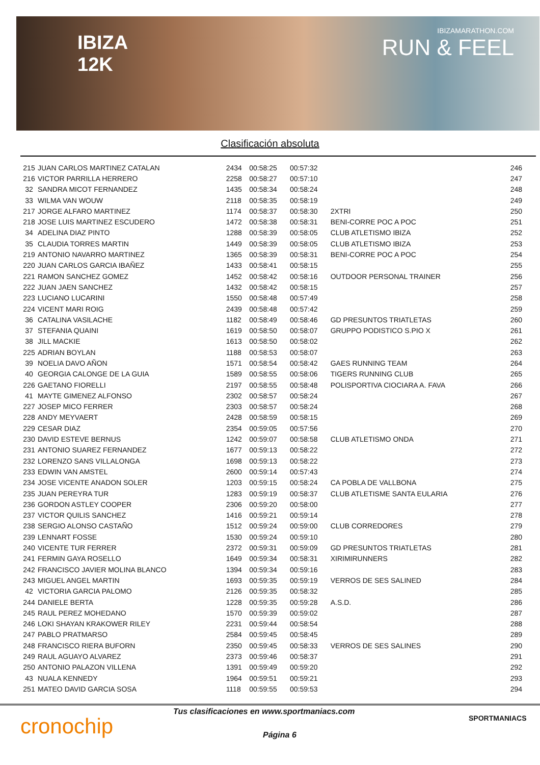IBIZA
12K
IBIZAMARATHON.COM
RUN & FEEL
Clasificación absoluta
| 215 | JUAN CARLOS MARTINEZ CATALAN | 2434 | 00:58:25 | 00:57:32 | | 246 |
| 216 | VICTOR PARRILLA HERRERO | 2258 | 00:58:27 | 00:57:10 | | 247 |
| 32 | SANDRA MICOT FERNANDEZ | 1435 | 00:58:34 | 00:58:24 | | 248 |
| 33 | WILMA VAN WOUW | 2118 | 00:58:35 | 00:58:19 | | 249 |
| 217 | JORGE ALFARO MARTINEZ | 1174 | 00:58:37 | 00:58:30 | 2XTRI | 250 |
| 218 | JOSE LUIS MARTINEZ ESCUDERO | 1472 | 00:58:38 | 00:58:31 | BENI-CORRE POC A POC | 251 |
| 34 | ADELINA DIAZ PINTO | 1288 | 00:58:39 | 00:58:05 | CLUB ATLETISMO IBIZA | 252 |
| 35 | CLAUDIA TORRES MARTIN | 1449 | 00:58:39 | 00:58:05 | CLUB ATLETISMO IBIZA | 253 |
| 219 | ANTONIO NAVARRO MARTINEZ | 1365 | 00:58:39 | 00:58:31 | BENI-CORRE POC A POC | 254 |
| 220 | JUAN CARLOS GARCIA IBAÑEZ | 1433 | 00:58:41 | 00:58:15 | | 255 |
| 221 | RAMON SANCHEZ GOMEZ | 1452 | 00:58:42 | 00:58:16 | OUTDOOR PERSONAL TRAINER | 256 |
| 222 | JUAN JAEN SANCHEZ | 1432 | 00:58:42 | 00:58:15 | | 257 |
| 223 | LUCIANO LUCARINI | 1550 | 00:58:48 | 00:57:49 | | 258 |
| 224 | VICENT MARI ROIG | 2439 | 00:58:48 | 00:57:42 | | 259 |
| 36 | CATALINA VASILACHE | 1182 | 00:58:49 | 00:58:46 | GD PRESUNTOS TRIATLETAS | 260 |
| 37 | STEFANIA QUAINI | 1619 | 00:58:50 | 00:58:07 | GRUPPO PODISTICO S.PIO X | 261 |
| 38 | JILL MACKIE | 1613 | 00:58:50 | 00:58:02 | | 262 |
| 225 | ADRIAN BOYLAN | 1188 | 00:58:53 | 00:58:07 | | 263 |
| 39 | NOELIA DAVO AÑON | 1571 | 00:58:54 | 00:58:42 | GAES RUNNING TEAM | 264 |
| 40 | GEORGIA CALONGE DE LA GUIA | 1589 | 00:58:55 | 00:58:06 | TIGERS RUNNING CLUB | 265 |
| 226 | GAETANO FIORELLI | 2197 | 00:58:55 | 00:58:48 | POLISPORTIVA CIOCIARA A. FAVA | 266 |
| 41 | MAYTE GIMENEZ ALFONSO | 2302 | 00:58:57 | 00:58:24 | | 267 |
| 227 | JOSEP MICO FERRER | 2303 | 00:58:57 | 00:58:24 | | 268 |
| 228 | ANDY MEYVAERT | 2428 | 00:58:59 | 00:58:15 | | 269 |
| 229 | CESAR DIAZ | 2354 | 00:59:05 | 00:57:56 | | 270 |
| 230 | DAVID ESTEVE BERNUS | 1242 | 00:59:07 | 00:58:58 | CLUB ATLETISMO ONDA | 271 |
| 231 | ANTONIO SUAREZ FERNANDEZ | 1677 | 00:59:13 | 00:58:22 | | 272 |
| 232 | LORENZO SANS VILLALONGA | 1698 | 00:59:13 | 00:58:22 | | 273 |
| 233 | EDWIN VAN AMSTEL | 2600 | 00:59:14 | 00:57:43 | | 274 |
| 234 | JOSE VICENTE ANADON SOLER | 1203 | 00:59:15 | 00:58:24 | CA POBLA DE VALLBONA | 275 |
| 235 | JUAN PEREYRA TUR | 1283 | 00:59:19 | 00:58:37 | CLUB ATLETISME SANTA EULARIA | 276 |
| 236 | GORDON ASTLEY COOPER | 2306 | 00:59:20 | 00:58:00 | | 277 |
| 237 | VICTOR QUILIS SANCHEZ | 1416 | 00:59:21 | 00:59:14 | | 278 |
| 238 | SERGIO ALONSO CASTAÑO | 1512 | 00:59:24 | 00:59:00 | CLUB CORREDORES | 279 |
| 239 | LENNART FOSSE | 1530 | 00:59:24 | 00:59:10 | | 280 |
| 240 | VICENTE TUR FERRER | 2372 | 00:59:31 | 00:59:09 | GD PRESUNTOS TRIATLETAS | 281 |
| 241 | FERMIN GAYA ROSELLO | 1649 | 00:59:34 | 00:58:31 | XIRIMIRUNNERS | 282 |
| 242 | FRANCISCO JAVIER MOLINA BLANCO | 1394 | 00:59:34 | 00:59:16 | | 283 |
| 243 | MIGUEL ANGEL MARTIN | 1693 | 00:59:35 | 00:59:19 | VERROS DE SES SALINED | 284 |
| 42 | VICTORIA GARCIA PALOMO | 2126 | 00:59:35 | 00:58:32 | | 285 |
| 244 | DANIELE BERTA | 1228 | 00:59:35 | 00:59:28 | A.S.D. | 286 |
| 245 | RAUL PEREZ MOHEDANO | 1570 | 00:59:39 | 00:59:02 | | 287 |
| 246 | LOKI SHAYAN KRAKOWER RILEY | 2231 | 00:59:44 | 00:58:54 | | 288 |
| 247 | PABLO PRATMARSO | 2584 | 00:59:45 | 00:58:45 | | 289 |
| 248 | FRANCISCO RIERA BUFORN | 2350 | 00:59:45 | 00:58:33 | VERROS DE SES SALINES | 290 |
| 249 | RAUL AGUAYO ALVAREZ | 2373 | 00:59:46 | 00:58:37 | | 291 |
| 250 | ANTONIO PALAZON VILLENA | 1391 | 00:59:49 | 00:59:20 | | 292 |
| 43 | NUALA KENNEDY | 1964 | 00:59:51 | 00:59:21 | | 293 |
| 251 | MATEO DAVID GARCIA SOSA | 1118 | 00:59:55 | 00:59:53 | | 294 |
cronochip
Tus clasificaciones en www.sportmaniacs.com
Página 6
SPORTMANIACS